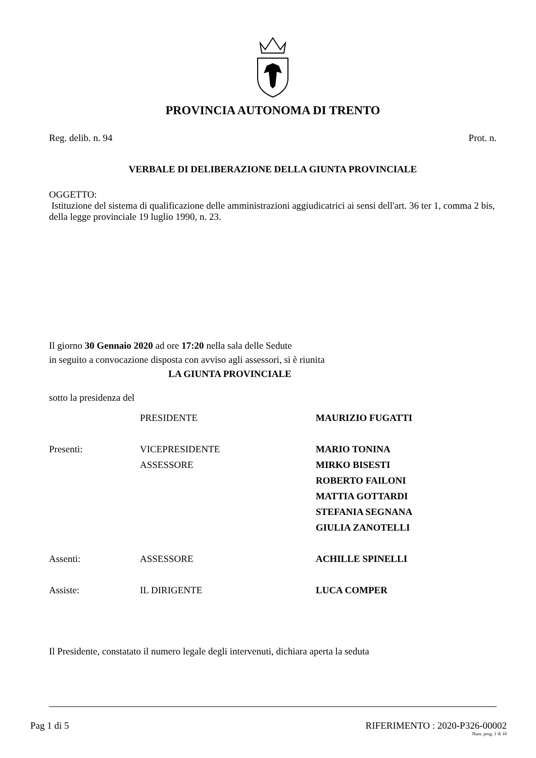PROVINCIA AUTONOMA DI TRENTO
Reg. delib. n. 94 Prot. n.
VERBALE DI DELIBERAZIONE DELLA GIUNTA PROVINCIALE
OGGETTO:
Istituzione del sistema di qualificazione delle amministrazioni aggiudicatrici ai sensi dell'art. 36 ter 1, comma 2 bis, della legge provinciale 19 luglio 1990, n. 23.
Il giorno 30 Gennaio 2020 ad ore 17:20 nella sala delle Sedute
in seguito a convocazione disposta con avviso agli assessori, si è riunita
LA GIUNTA PROVINCIALE
sotto la presidenza del
| | PRESIDENTE | MAURIZIO FUGATTI |
| Presenti: | VICEPRESIDENTE | MARIO TONINA |
| | ASSESSORE | MIRKO BISESTI |
| | | ROBERTO FAILONI |
| | | MATTIA GOTTARDI |
| | | STEFANIA SEGNANA |
| | | GIULIA ZANOTELLI |
| Assenti: | ASSESSORE | ACHILLE SPINELLI |
| Assiste: | IL DIRIGENTE | LUCA COMPER |
Il Presidente, constatato il numero legale degli intervenuti, dichiara aperta la seduta
Pag 1 di 5 RIFERIMENTO : 2020-P326-00002
Num. prog. 1 di 18